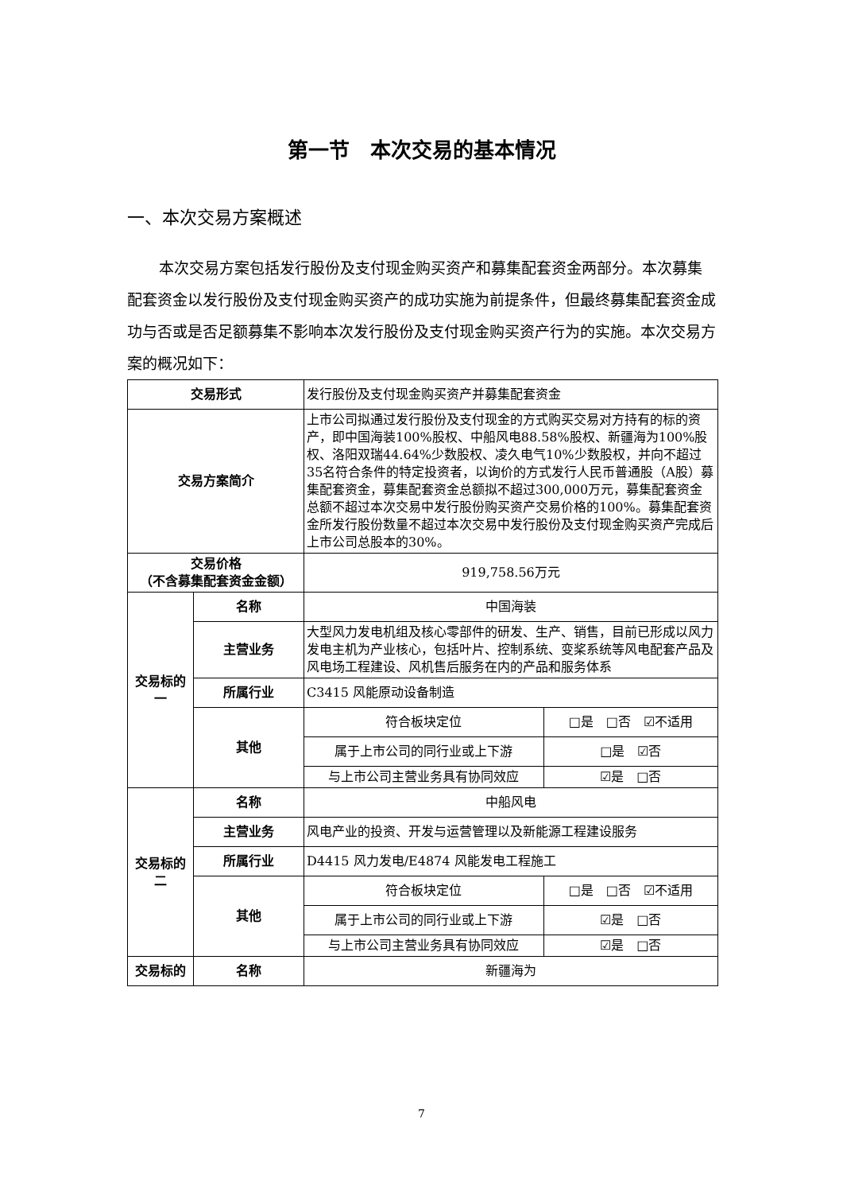第一节　本次交易的基本情况
一、本次交易方案概述
本次交易方案包括发行股份及支付现金购买资产和募集配套资金两部分。本次募集配套资金以发行股份及支付现金购买资产的成功实施为前提条件，但最终募集配套资金成功与否或是否足额募集不影响本次发行股份及支付现金购买资产行为的实施。本次交易方案的概况如下：
| 交易形式 | | 发行股份及支付现金购买资产并募集配套资金 | |
| 交易方案简介 | | 上市公司拟通过发行股份及支付现金的方式购买交易对方持有的标的资产，即中国海装100%股权、中船风电88.58%股权、新疆海为100%股权、洛阳双瑞44.64%少数股权、凌久电气10%少数股权，并向不超过35名符合条件的特定投资者，以询价的方式发行人民币普通股（A股）募集配套资金，募集配套资金总额拟不超过300,000万元，募集配套资金总额不超过本次交易中发行股份购买资产交易价格的100%。募集配套资金所发行股份数量不超过本次交易中发行股份及支付现金购买资产完成后上市公司总股本的30%。 | |
| 交易价格 （不含募集配套资金金额） | | 919,758.56万元 | |
| 交易标的一 | 名称 | 中国海装 | |
| | 主营业务 | 大型风力发电机组及核心零部件的研发、生产、销售，目前已形成以风力发电主机为产业核心，包括叶片、控制系统、变桨系统等风电配套产品及风电场工程建设、风机售后服务在内的产品和服务体系 | |
| | 所属行业 | C3415 风能原动设备制造 | |
| | 其他 | 符合板块定位 | □是 □否 ☑不适用 |
| | | 属于上市公司的同行业或上下游 | □是 ☑否 |
| | | 与上市公司主营业务具有协同效应 | ☑是 □否 |
| 交易标的二 | 名称 | 中船风电 | |
| | 主营业务 | 风电产业的投资、开发与运营管理以及新能源工程建设服务 | |
| | 所属行业 | D4415 风力发电/E4874 风能发电工程施工 | |
| | 其他 | 符合板块定位 | □是 □否 ☑不适用 |
| | | 属于上市公司的同行业或上下游 | ☑是 □否 |
| | | 与上市公司主营业务具有协同效应 | ☑是 □否 |
| 交易标的 | 名称 | 新疆海为 | |
7